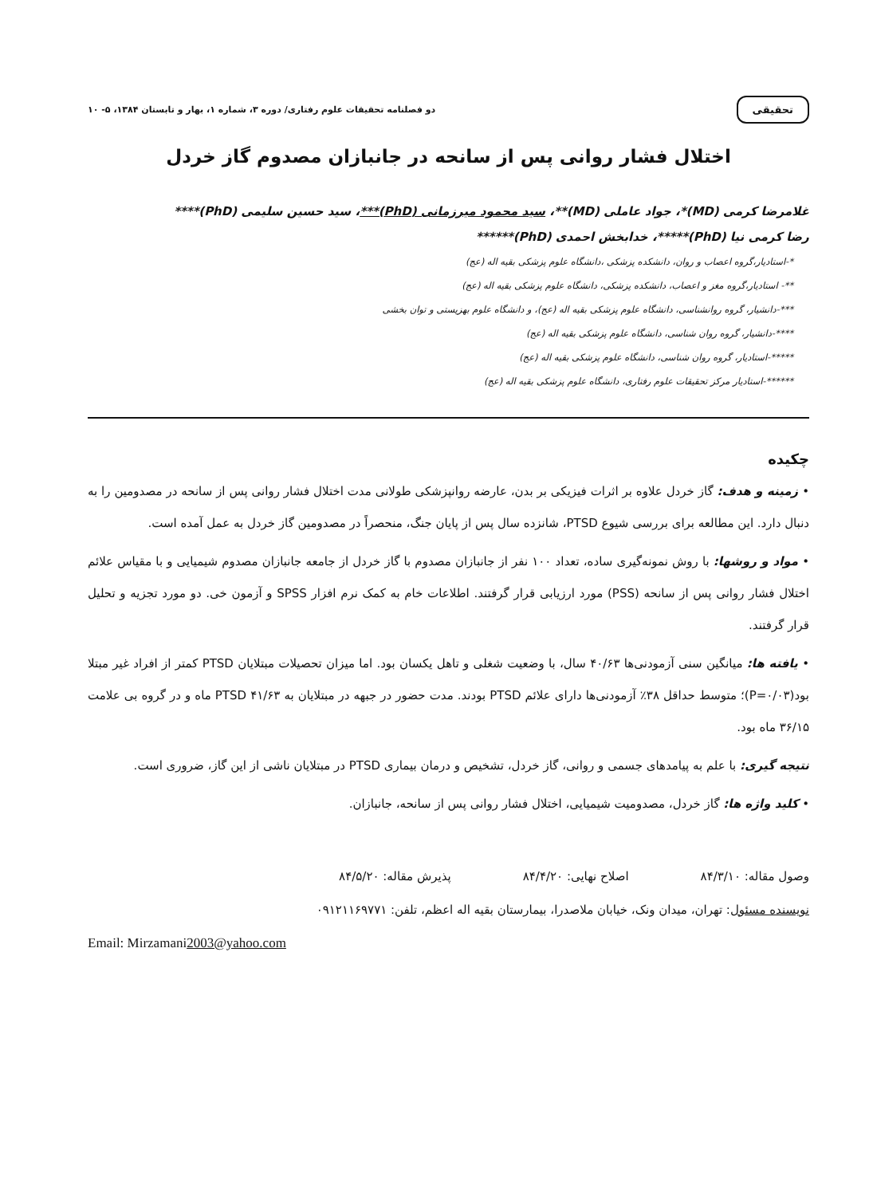تحقیقی دو فصلنامه تحقیقات علوم رفتاری/ دوره ۳، شماره ۱، بهار و تابستان ۱۳۸۴، ۵- ۱۰
اختلال فشار روانی پس از سانحه در جانبازان مصدوم گاز خردل
غلامرضا کرمی (MD)*، جواد عاملی (MD)**، سید محمود میرزمانی (PhD)***، سید حسین سلیمی (PhD)****
رضا کرمی نیا (PhD)*****، خدابخش احمدی (PhD)******
*-استادیار،گروه اعصاب و روان، دانشکده پزشکی ،دانشگاه علوم پزشکی بقیه اله (عج)
**- استادیار،گروه مغز و اعصاب، دانشکده پزشکی، دانشگاه علوم پزشکی بقیه اله (عج)
***-دانشیار، گروه روانشناسی، دانشگاه علوم پزشکی بقیه اله (عج)، و دانشگاه علوم بهزیستی و توان بخشی
****-دانشیار، گروه روان شناسی، دانشگاه علوم پزشکی بقیه اله (عج)
*****-استادیار، گروه روان شناسی، دانشگاه علوم پزشکی بقیه اله (عج)
******-استادیار مرکز تحقیقات علوم رفتاری، دانشگاه علوم پزشکی بقیه اله (عج)
چکیده
• زمینه و هدف: گاز خردل علاوه بر اثرات فیزیکی بر بدن، عارضه روانپزشکی طولانی مدت اختلال فشار روانی پس از سانحه در مصدومین را به دنبال دارد. این مطالعه برای بررسی شیوع PTSD، شانزده سال پس از پایان جنگ، منحصراً در مصدومین گاز خردل به عمل آمده است.
• مواد و روشها: با روش نمونه‌گیری ساده، تعداد ۱۰۰ نفر از جانبازان مصدوم با گاز خردل از جامعه جانبازان مصدوم شیمیایی و با مقیاس علائم اختلال فشار روانی پس از سانحه (PSS) مورد ارزیابی قرار گرفتند. اطلاعات خام به کمک نرم افزار SPSS و آزمون خی. دو مورد تجزیه و تحلیل قرار گرفتند.
• یافته ها: میانگین سنی آزمودنی‌ها ۴۰/۶۳ سال، با وضعیت شغلی و تاهل یکسان بود. اما میزان تحصیلات مبتلایان PTSD کمتر از افراد غیر مبتلا بود(P=۰/۰۳)؛ متوسط حداقل ۳۸٪ آزمودنی‌ها دارای علائم PTSD بودند. مدت حضور در جبهه در مبتلایان به PTSD ۴۱/۶۳ ماه و در گروه بی علامت ۳۶/۱۵ ماه بود.
نتیجه گیری: با علم به پیامدهای جسمی و روانی، گاز خردل، تشخیص و درمان بیماری PTSD در مبتلایان ناشی از این گاز، ضروری است.
• کلید واژه ها: گاز خردل، مصدومیت شیمیایی، اختلال فشار روانی پس از سانحه، جانبازان.
وصول مقاله: ۸۴/۳/۱۰ اصلاح نهایی: ۸۴/۴/۲۰ پذیرش مقاله: ۸۴/۵/۲۰
نویسنده مسئول: تهران، میدان ونک، خیابان ملاصدرا، بیمارستان بقیه اله اعظم، تلفن: ۰۹۱۲۱۱۶۹۷۷۱
Email: Mirzamani2003@yahoo.com